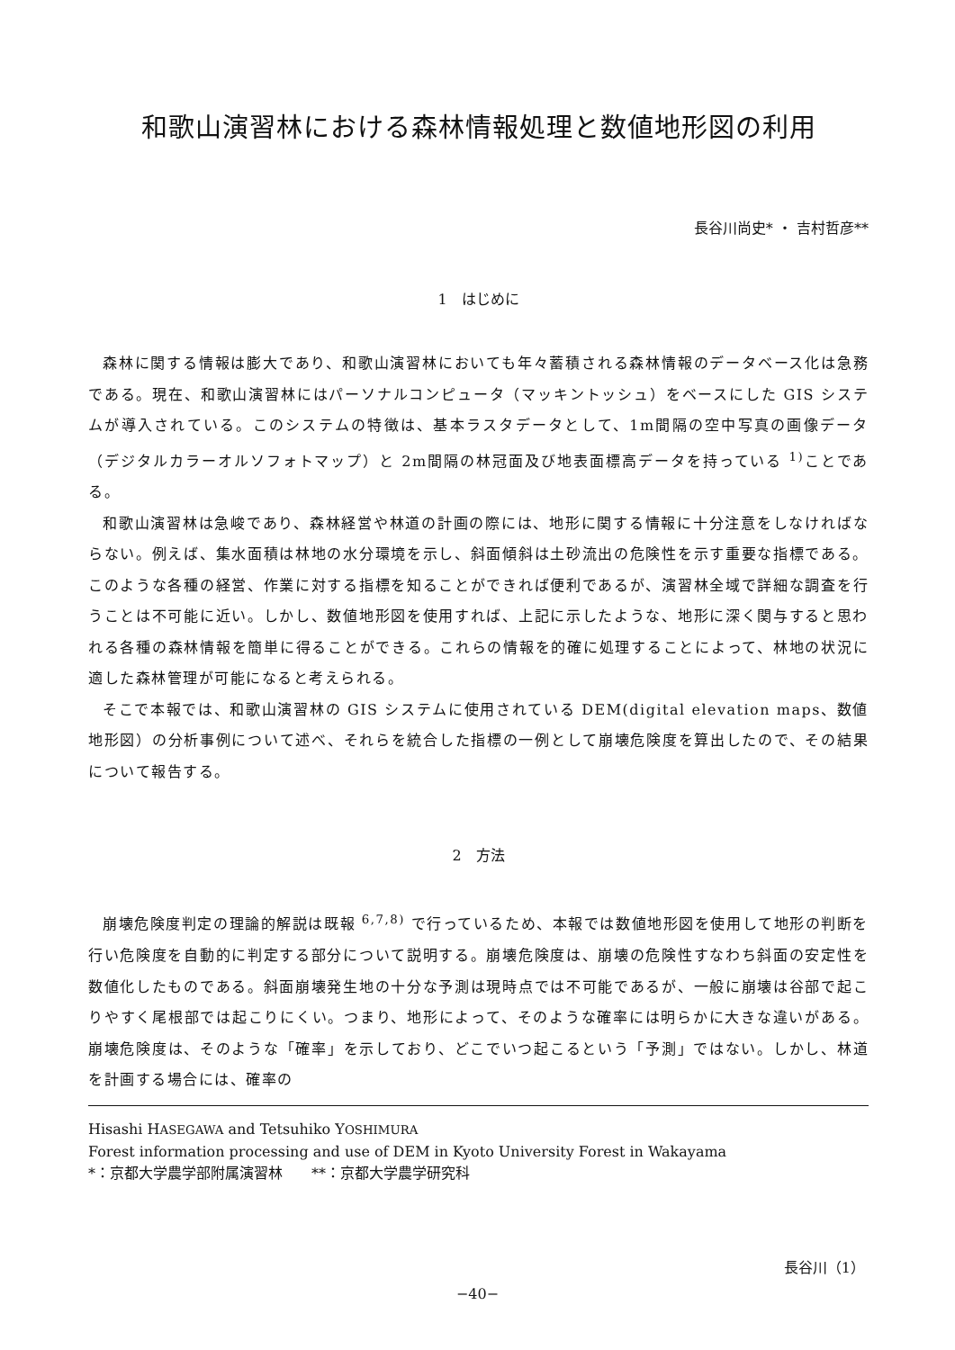和歌山演習林における森林情報処理と数値地形図の利用
長谷川尚史* ・ 吉村哲彦**
1　はじめに
森林に関する情報は膨大であり、和歌山演習林においても年々蓄積される森林情報のデータベース化は急務である。現在、和歌山演習林にはパーソナルコンピュータ（マッキントッシュ）をベースにした GIS システムが導入されている。このシステムの特徴は、基本ラスタデータとして、1m間隔の空中写真の画像データ（デジタルカラーオルソフォトマップ）と 2m間隔の林冠面及び地表面標高データを持っている <sup>1)</sup>ことである。
和歌山演習林は急峻であり、森林経営や林道の計画の際には、地形に関する情報に十分注意をしなければならない。例えば、集水面積は林地の水分環境を示し、斜面傾斜は土砂流出の危険性を示す重要な指標である。このような各種の経営、作業に対する指標を知ることができれば便利であるが、演習林全域で詳細な調査を行うことは不可能に近い。しかし、数値地形図を使用すれば、上記に示したような、地形に深く関与すると思われる各種の森林情報を簡単に得ることができる。これらの情報を的確に処理することによって、林地の状況に適した森林管理が可能になると考えられる。
そこで本報では、和歌山演習林の GIS システムに使用されている DEM(digital elevation maps、数値地形図）の分析事例について述べ、それらを統合した指標の一例として崩壊危険度を算出したので、その結果について報告する。
2　方法
崩壊危険度判定の理論的解説は既報 <sup>6,7,8)</sup> で行っているため、本報では数値地形図を使用して地形の判断を行い危険度を自動的に判定する部分について説明する。崩壊危険度は、崩壊の危険性すなわち斜面の安定性を数値化したものである。斜面崩壊発生地の十分な予測は現時点では不可能であるが、一般に崩壊は谷部で起こりやすく尾根部では起こりにくい。つまり、地形によって、そのような確率には明らかに大きな違いがある。崩壊危険度は、そのような「確率」を示しており、どこでいつ起こるという「予測」ではない。しかし、林道を計画する場合には、確率の
Hisashi HASEGAWA and Tetsuhiko YOSHIMURA
Forest information processing and use of DEM in Kyoto University Forest in Wakayama
*：京都大学農学部附属演習林　　**：京都大学農学研究科
長谷川（1）
−40−